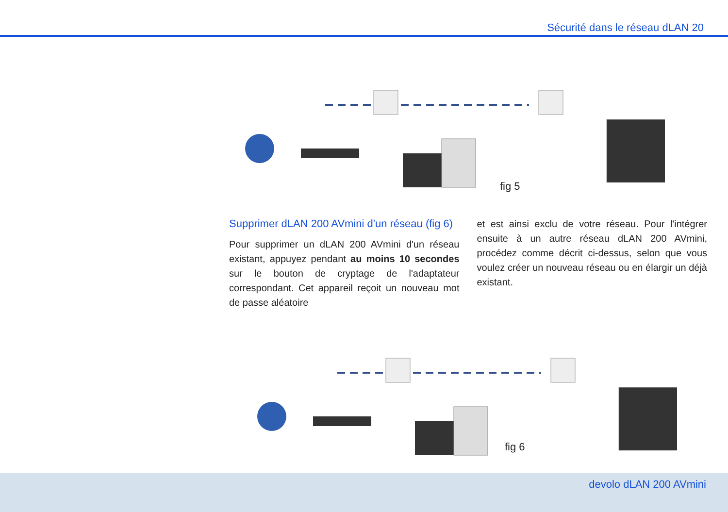Sécurité dans le réseau dLAN 20
fig 5
Supprimer dLAN 200 AVmini d'un réseau (fig 6)
Pour supprimer un dLAN 200 AVmini d'un réseau existant, appuyez pendant au moins 10 secondes sur le bouton de cryptage de l'adaptateur correspondant. Cet appareil reçoit un nouveau mot de passe aléatoire
et est ainsi exclu de votre réseau. Pour l'intégrer ensuite à un autre réseau dLAN 200 AVmini, procédez comme décrit ci-dessus, selon que vous voulez créer un nouveau réseau ou en élargir un déjà existant.
fig 6
devolo dLAN 200 AVmini